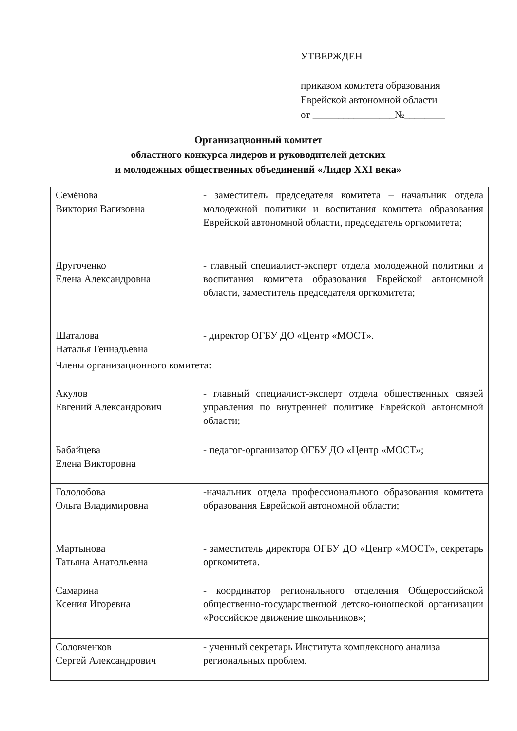УТВЕРЖДЕН
приказом комитета образования
Еврейской автономной области
от ________________№________
Организационный комитет
областного конкурса лидеров и руководителей детских
и молодежных общественных объединений «Лидер XXI века»
| Семёнова Виктория Вагизовна | - заместитель председателя комитета – начальник отдела молодежной политики и воспитания комитета образования Еврейской автономной области, председатель оргкомитета; |
| Другоченко Елена Александровна | - главный специалист-эксперт отдела молодежной политики и воспитания комитета образования Еврейской автономной области, заместитель председателя оргкомитета; |
| Шаталова Наталья Геннадьевна | - директор ОГБУ ДО «Центр «МОСТ». |
| Члены организационного комитета: | |
| Акулов Евгений Александрович | - главный специалист-эксперт отдела общественных связей управления по внутренней политике Еврейской автономной области; |
| Бабайцева Елена Викторовна | - педагог-организатор ОГБУ ДО «Центр «МОСТ»; |
| Гололобова Ольга Владимировна | -начальник отдела профессионального образования комитета образования Еврейской автономной области; |
| Мартынова Татьяна Анатольевна | - заместитель директора ОГБУ ДО «Центр «МОСТ», секретарь оргкомитета. |
| Самарина Ксения Игоревна | - координатор регионального отделения Общероссийской общественно-государственной детско-юношеской организации «Российское движение школьников»; |
| Соловченков Сергей Александрович | - ученный секретарь Института комплексного анализа региональных проблем. |